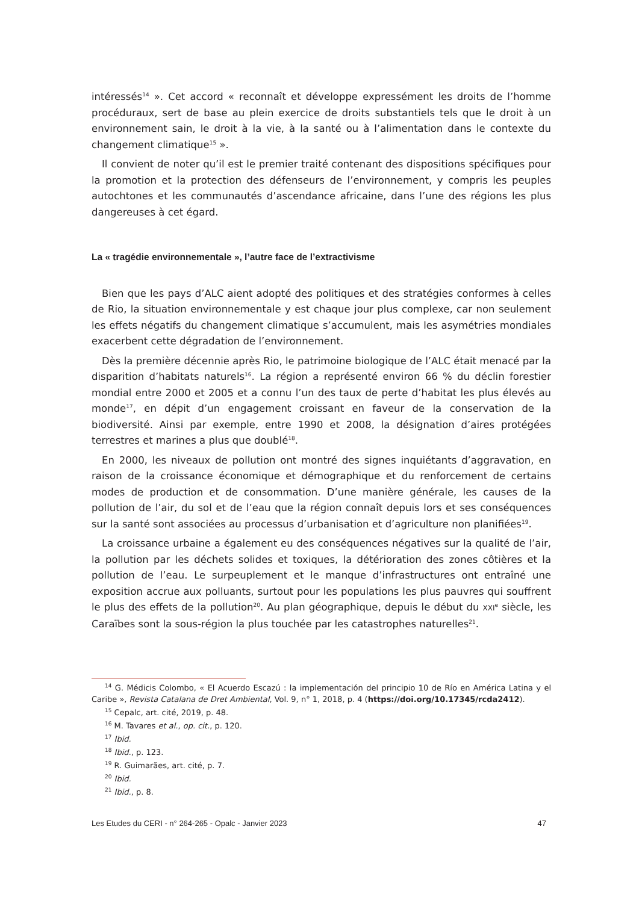intéressés<sup>14</sup> ». Cet accord « reconnaît et développe expressément les droits de l’homme procéduraux, sert de base au plein exercice de droits substantiels tels que le droit à un environnement sain, le droit à la vie, à la santé ou à l’alimentation dans le contexte du changement climatique<sup>15</sup> ».
Il convient de noter qu’il est le premier traité contenant des dispositions spécifiques pour la promotion et la protection des défenseurs de l’environnement, y compris les peuples autochtones et les communautés d’ascendance africaine, dans l’une des régions les plus dangereuses à cet égard.
La « tragédie environnementale », l’autre face de l’extractivisme
Bien que les pays d’ALC aient adopté des politiques et des stratégies conformes à celles de Rio, la situation environnementale y est chaque jour plus complexe, car non seulement les effets négatifs du changement climatique s’accumulent, mais les asymétries mondiales exacerbent cette dégradation de l’environnement.
Dès la première décennie après Rio, le patrimoine biologique de l’ALC était menacé par la disparition d’habitats naturels<sup>16</sup>. La région a représenté environ 66 % du déclin forestier mondial entre 2000 et 2005 et a connu l’un des taux de perte d’habitat les plus élevés au monde<sup>17</sup>, en dépit d’un engagement croissant en faveur de la conservation de la biodiversité. Ainsi par exemple, entre 1990 et 2008, la désignation d’aires protégées terrestres et marines a plus que doublé<sup>18</sup>.
En 2000, les niveaux de pollution ont montré des signes inquiétants d’aggravation, en raison de la croissance économique et démographique et du renforcement de certains modes de production et de consommation. D’une manière générale, les causes de la pollution de l’air, du sol et de l’eau que la région connaît depuis lors et ses conséquences sur la santé sont associées au processus d’urbanisation et d’agriculture non planifiées<sup>19</sup>.
La croissance urbaine a également eu des conséquences négatives sur la qualité de l’air, la pollution par les déchets solides et toxiques, la détérioration des zones côtières et la pollution de l’eau. Le surpeuplement et le manque d’infrastructures ont entraîné une exposition accrue aux polluants, surtout pour les populations les plus pauvres qui souffrent le plus des effets de la pollution<sup>20</sup>. Au plan géographique, depuis le début du XXI<sup>e</sup> siècle, les Caraïbes sont la sous-région la plus touchée par les catastrophes naturelles<sup>21</sup>.
<sup>14</sup> G. Médicis Colombo, « El Acuerdo Escazú : la implementación del principio 10 de Río en América Latina y el Caribe », Revista Catalana de Dret Ambiental, Vol. 9, n° 1, 2018, p. 4 (https://doi.org/10.17345/rcda2412).
<sup>15</sup> Cepalc, art. cité, 2019, p. 48.
<sup>16</sup> M. Tavares et al., op. cit., p. 120.
<sup>17</sup> Ibid.
<sup>18</sup> Ibid., p. 123.
<sup>19</sup> R. Guimarães, art. cité, p. 7.
<sup>20</sup> Ibid.
<sup>21</sup> Ibid., p. 8.
Les Etudes du CERI - n° 264-265 - Opalc - Janvier 2023 47